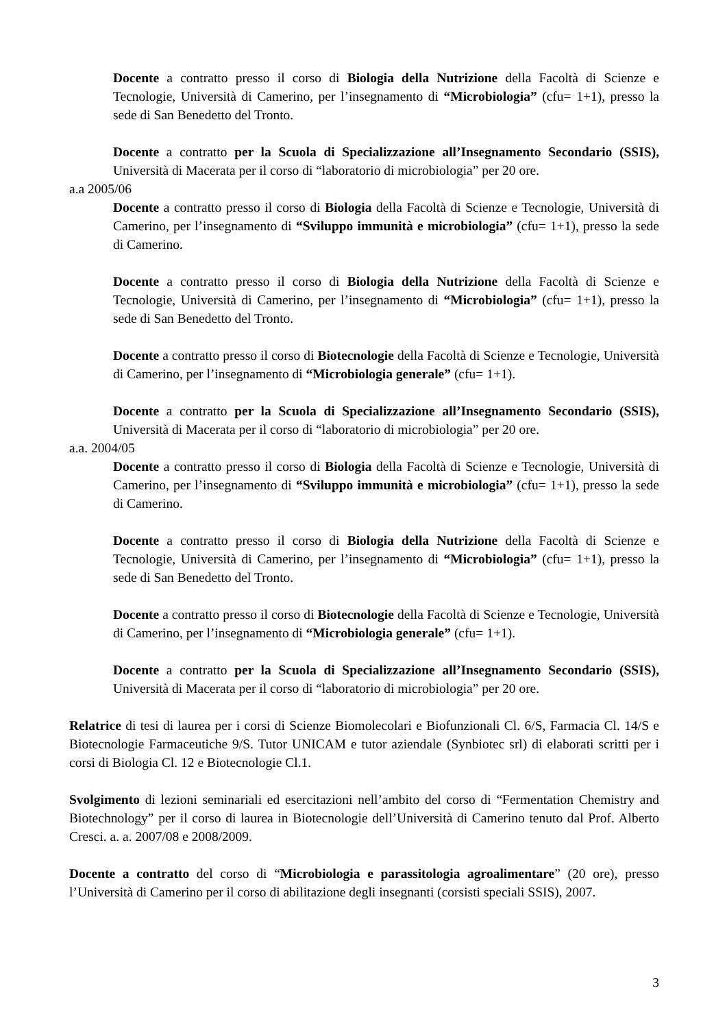Docente a contratto presso il corso di Biologia della Nutrizione della Facoltà di Scienze e Tecnologie, Università di Camerino, per l’insegnamento di “Microbiologia” (cfu= 1+1), presso la sede di San Benedetto del Tronto.
Docente a contratto per la Scuola di Specializzazione all’Insegnamento Secondario (SSIS), Università di Macerata per il corso di “laboratorio di microbiologia” per 20 ore.
a.a 2005/06
Docente a contratto presso il corso di Biologia della Facoltà di Scienze e Tecnologie, Università di Camerino, per l’insegnamento di “Sviluppo immunità e microbiologia” (cfu= 1+1), presso la sede di Camerino.
Docente a contratto presso il corso di Biologia della Nutrizione della Facoltà di Scienze e Tecnologie, Università di Camerino, per l’insegnamento di “Microbiologia” (cfu= 1+1), presso la sede di San Benedetto del Tronto.
Docente a contratto presso il corso di Biotecnologie della Facoltà di Scienze e Tecnologie, Università di Camerino, per l’insegnamento di “Microbiologia generale” (cfu= 1+1).
Docente a contratto per la Scuola di Specializzazione all’Insegnamento Secondario (SSIS), Università di Macerata per il corso di “laboratorio di microbiologia” per 20 ore.
a.a. 2004/05
Docente a contratto presso il corso di Biologia della Facoltà di Scienze e Tecnologie, Università di Camerino, per l’insegnamento di “Sviluppo immunità e microbiologia” (cfu= 1+1), presso la sede di Camerino.
Docente a contratto presso il corso di Biologia della Nutrizione della Facoltà di Scienze e Tecnologie, Università di Camerino, per l’insegnamento di “Microbiologia” (cfu= 1+1), presso la sede di San Benedetto del Tronto.
Docente a contratto presso il corso di Biotecnologie della Facoltà di Scienze e Tecnologie, Università di Camerino, per l’insegnamento di “Microbiologia generale” (cfu= 1+1).
Docente a contratto per la Scuola di Specializzazione all’Insegnamento Secondario (SSIS), Università di Macerata per il corso di “laboratorio di microbiologia” per 20 ore.
Relatrice di tesi di laurea per i corsi di Scienze Biomolecolari e Biofunzionali Cl. 6/S, Farmacia Cl. 14/S e Biotecnologie Farmaceutiche 9/S. Tutor UNICAM e tutor aziendale (Synbiotec srl) di elaborati scritti per i corsi di Biologia Cl. 12 e Biotecnologie Cl.1.
Svolgimento di lezioni seminariali ed esercitazioni nell’ambito del corso di “Fermentation Chemistry and Biotechnology” per il corso di laurea in Biotecnologie dell’Università di Camerino tenuto dal Prof. Alberto Cresci. a. a. 2007/08 e 2008/2009.
Docente a contratto del corso di “Microbiologia e parassitologia agroalimentare” (20 ore), presso l’Università di Camerino per il corso di abilitazione degli insegnanti (corsisti speciali SSIS), 2007.
3